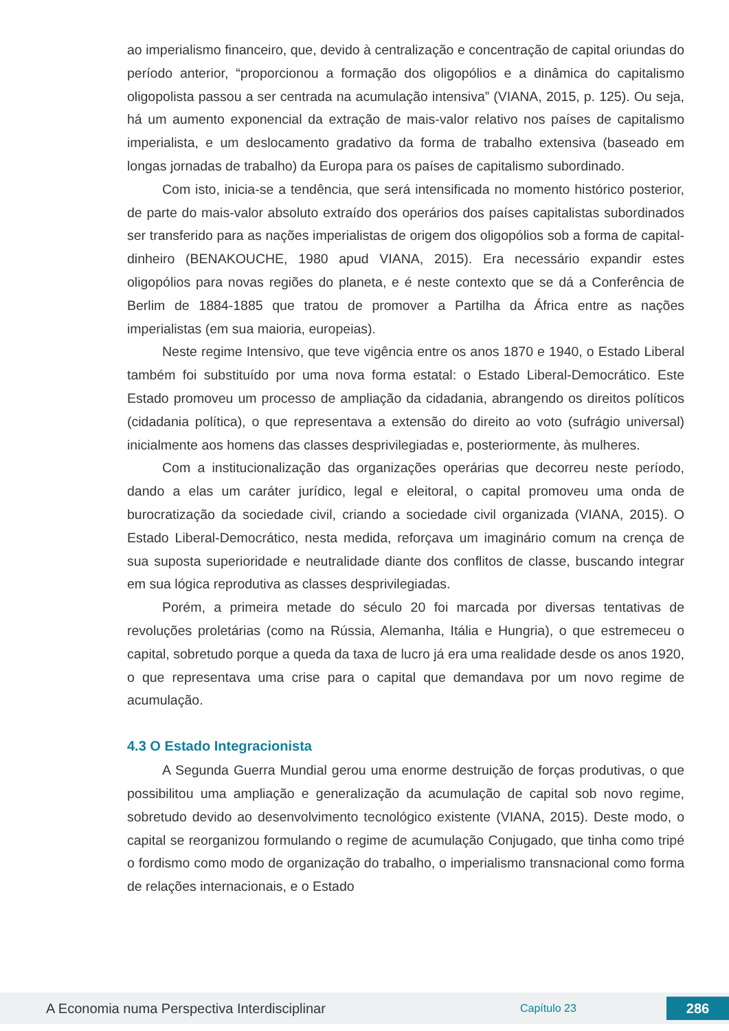ao imperialismo financeiro, que, devido à centralização e concentração de capital oriundas do período anterior, “proporcionou a formação dos oligopólios e a dinâmica do capitalismo oligopolista passou a ser centrada na acumulação intensiva” (VIANA, 2015, p. 125). Ou seja, há um aumento exponencial da extração de mais-valor relativo nos países de capitalismo imperialista, e um deslocamento gradativo da forma de trabalho extensiva (baseado em longas jornadas de trabalho) da Europa para os países de capitalismo subordinado.
Com isto, inicia-se a tendência, que será intensificada no momento histórico posterior, de parte do mais-valor absoluto extraído dos operários dos países capitalistas subordinados ser transferido para as nações imperialistas de origem dos oligopólios sob a forma de capital-dinheiro (BENAKOUCHE, 1980 apud VIANA, 2015). Era necessário expandir estes oligopólios para novas regiões do planeta, e é neste contexto que se dá a Conferência de Berlim de 1884-1885 que tratou de promover a Partilha da África entre as nações imperialistas (em sua maioria, europeias).
Neste regime Intensivo, que teve vigência entre os anos 1870 e 1940, o Estado Liberal também foi substituído por uma nova forma estatal: o Estado Liberal-Democrático. Este Estado promoveu um processo de ampliação da cidadania, abrangendo os direitos políticos (cidadania política), o que representava a extensão do direito ao voto (sufrágio universal) inicialmente aos homens das classes desprivilegiadas e, posteriormente, às mulheres.
Com a institucionalização das organizações operárias que decorreu neste período, dando a elas um caráter jurídico, legal e eleitoral, o capital promoveu uma onda de burocratização da sociedade civil, criando a sociedade civil organizada (VIANA, 2015). O Estado Liberal-Democrático, nesta medida, reforçava um imaginário comum na crença de sua suposta superioridade e neutralidade diante dos conflitos de classe, buscando integrar em sua lógica reprodutiva as classes desprivilegiadas.
Porém, a primeira metade do século 20 foi marcada por diversas tentativas de revoluções proletárias (como na Rússia, Alemanha, Itália e Hungria), o que estremeceu o capital, sobretudo porque a queda da taxa de lucro já era uma realidade desde os anos 1920, o que representava uma crise para o capital que demandava por um novo regime de acumulação.
4.3 O Estado Integracionista
A Segunda Guerra Mundial gerou uma enorme destruição de forças produtivas, o que possibilitou uma ampliação e generalização da acumulação de capital sob novo regime, sobretudo devido ao desenvolvimento tecnológico existente (VIANA, 2015). Deste modo, o capital se reorganizou formulando o regime de acumulação Conjugado, que tinha como tripé o fordismo como modo de organização do trabalho, o imperialismo transnacional como forma de relações internacionais, e o Estado
A Economia numa Perspectiva Interdisciplinar
Capítulo 23
286